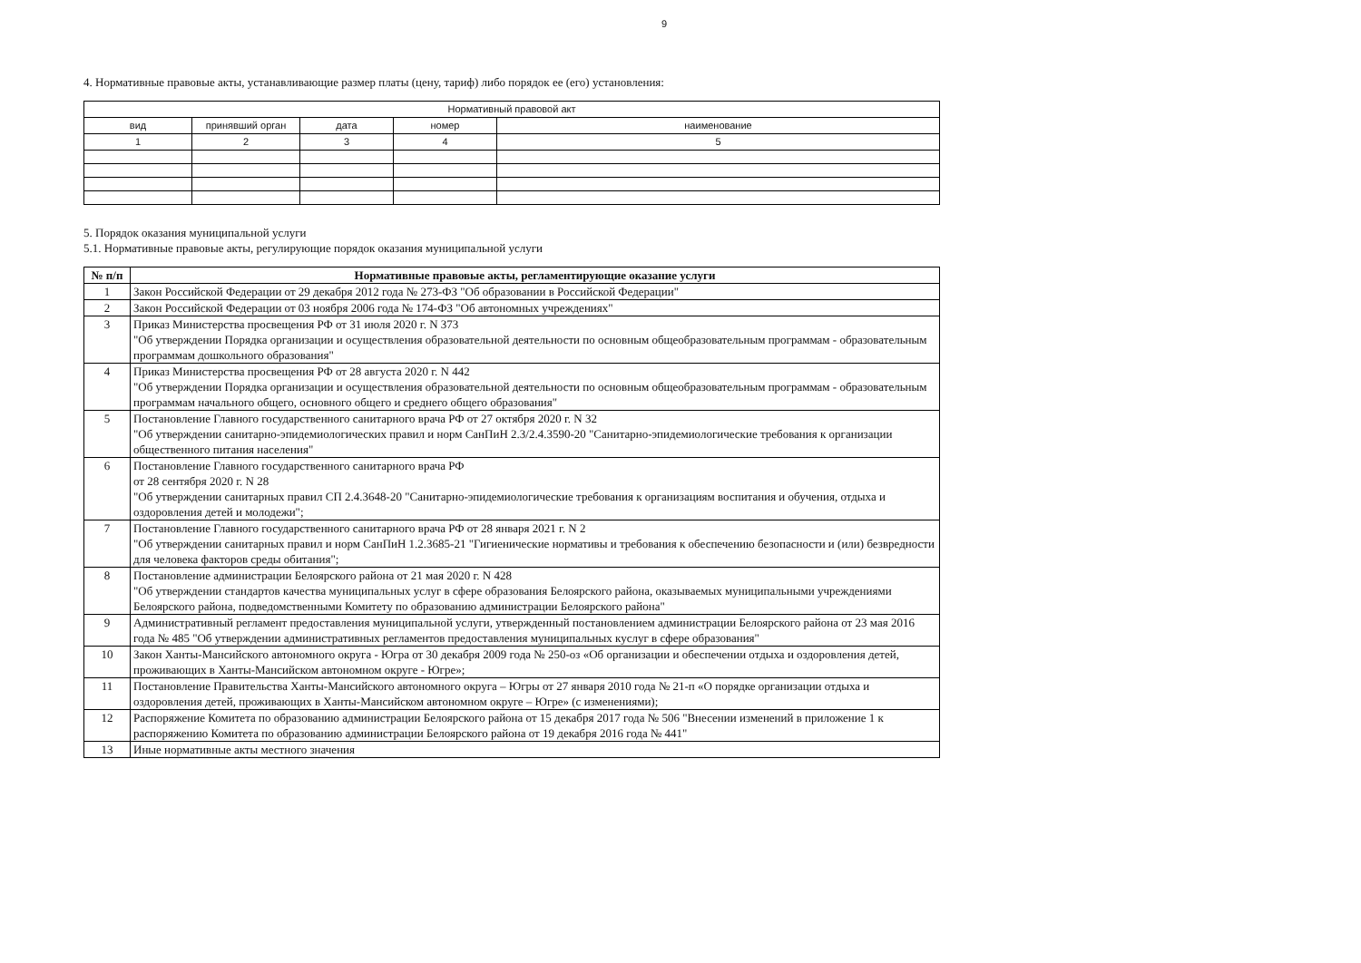9
4. Нормативные правовые акты, устанавливающие размер платы (цену, тариф) либо порядок ее (его) установления:
| Нормативный правовой акт | | | | |
| --- | --- | --- | --- | --- |
| вид | принявший орган | дата | номер | наименование |
| 1 | 2 | 3 | 4 | 5 |
5. Порядок оказания муниципальной услуги
5.1. Нормативные правовые акты, регулирующие порядок оказания муниципальной услуги
| № п/п | Нормативные правовые акты, регламентирующие оказание услуги |
| --- | --- |
| 1 | Закон Российской Федерации от 29 декабря 2012 года № 273-ФЗ "Об образовании в Российской Федерации" |
| 2 | Закон Российской Федерации от 03 ноября 2006 года № 174-ФЗ "Об автономных учреждениях" |
| 3 | Приказ Министерства просвещения РФ от 31 июля 2020 г. N 373 "Об утверждении Порядка организации и осуществления образовательной деятельности по основным общеобразовательным программам - образовательным программам дошкольного образования" |
| 4 | Приказ Министерства просвещения РФ от 28 августа 2020 г. N 442 "Об утверждении Порядка организации и осуществления образовательной деятельности по основным общеобразовательным программам - образовательным программам начального общего, основного общего и среднего общего образования" |
| 5 | Постановление Главного государственного санитарного врача РФ от 27 октября 2020 г. N 32 "Об утверждении санитарно-эпидемиологических правил и норм СанПиН 2.3/2.4.3590-20 "Санитарно-эпидемиологические требования к организации общественного питания населения" |
| 6 | Постановление Главного государственного санитарного врача РФ от 28 сентября 2020 г. N 28 "Об утверждении санитарных правил СП 2.4.3648-20 "Санитарно-эпидемиологические требования к организациям воспитания и обучения, отдыха и оздоровления детей и молодежи"; |
| 7 | Постановление Главного государственного санитарного врача РФ от 28 января 2021 г. N 2 "Об утверждении санитарных правил и норм СанПиН 1.2.3685-21 "Гигиенические нормативы и требования к обеспечению безопасности и (или) безвредности для человека факторов среды обитания"; |
| 8 | Постановление администрации Белоярского района от 21 мая 2020 г. N 428 "Об утверждении стандартов качества муниципальных услуг в сфере образования Белоярского района, оказываемых муниципальными учреждениями Белоярского района, подведомственными Комитету по образованию администрации Белоярского района" |
| 9 | Административный регламент предоставления муниципальной услуги, утвержденный постановлением администрации Белоярского района от 23 мая 2016 года № 485 "Об утверждении административных регламентов предоставления муниципальных куслуг в сфере образования" |
| 10 | Закон Ханты-Мансийского автономного округа - Югра от 30 декабря 2009 года № 250-оз «Об организации и обеспечении отдыха и оздоровления детей, проживающих в Ханты-Мансийском автономном округе - Югре»; |
| 11 | Постановление Правительства Ханты-Мансийского автономного округа – Югры от 27 января 2010 года № 21-п «О порядке организации отдыха и оздоровления детей, проживающих в Ханты-Мансийском автономном округе – Югре» (с изменениями); |
| 12 | Распоряжение Комитета по образованию администрации Белоярского района от 15 декабря 2017 года № 506 "Внесении изменений в приложение 1 к распоряжению Комитета по образованию администрации Белоярского района от 19 декабря 2016 года № 441" |
| 13 | Иные нормативные акты местного значения |